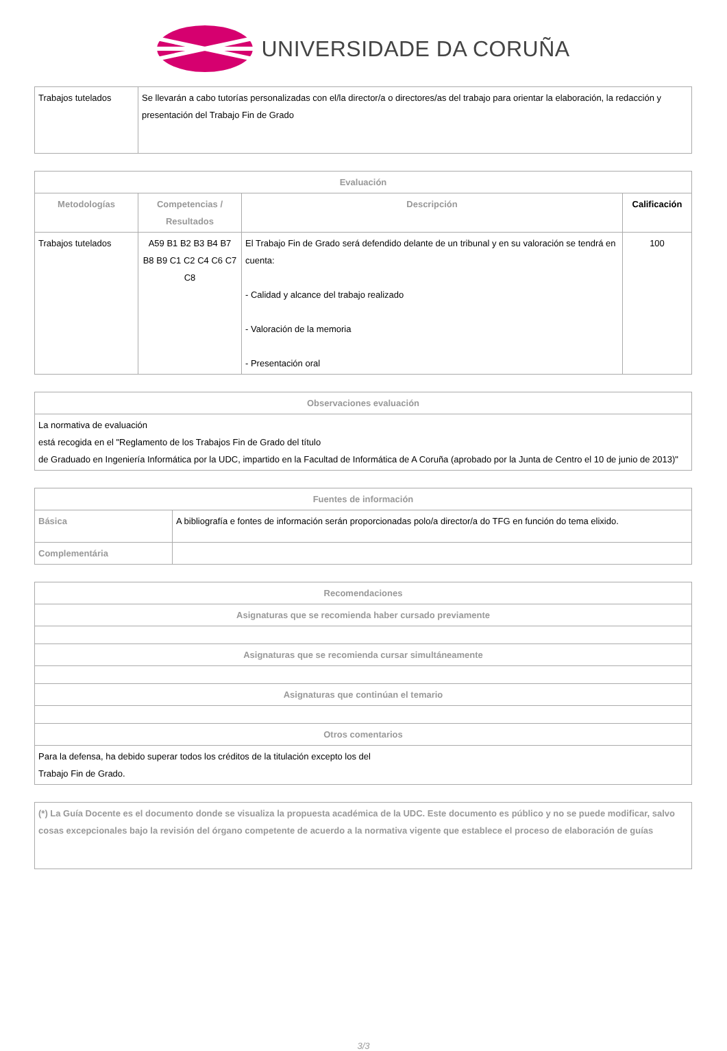UNIVERSIDADE DA CORUÑA
| Trabajos tutelados | Se llevarán a cabo tutorías personalizadas con el/la director/a o directores/as del trabajo para orientar la elaboración, la redacción y presentación del Trabajo Fin de Grado |
| Evaluación | | | |
| --- | --- | --- | --- |
| Metodologías | Competencias / Resultados | Descripción | Calificación |
| Trabajos tutelados | A59 B1 B2 B3 B4 B7 B8 B9 C1 C2 C4 C6 C7 C8 | El Trabajo Fin de Grado será defendido delante de un tribunal y en su valoración se tendrá en cuenta: - Calidad y alcance del trabajo realizado - Valoración de la memoria - Presentación oral | 100 |
| Observaciones evaluación |
| --- |
| La normativa de evaluación está recogida en el "Reglamento de los Trabajos Fin de Grado del título de Graduado en Ingeniería Informática por la UDC, impartido en la Facultad de Informática de A Coruña (aprobado por la Junta de Centro el 10 de junio de 2013)" |
| Fuentes de información | |
| --- | --- |
| Básica | A bibliografía e fontes de información serán proporcionadas polo/a director/a do TFG en función do tema elixido. |
| Complementária | |
| Recomendaciones |
| --- |
| Asignaturas que se recomienda haber cursado previamente |
| Asignaturas que se recomienda cursar simultáneamente |
| Asignaturas que continúan el temario |
| Otros comentarios |
| Para la defensa, ha debido superar todos los créditos de la titulación excepto los del Trabajo Fin de Grado. |
| (*) La Guía Docente es el documento donde se visualiza la propuesta académica de la UDC. Este documento es público y no se puede modificar, salvo cosas excepcionales bajo la revisión del órgano competente de acuerdo a la normativa vigente que establece el proceso de elaboración de guías |
3/3